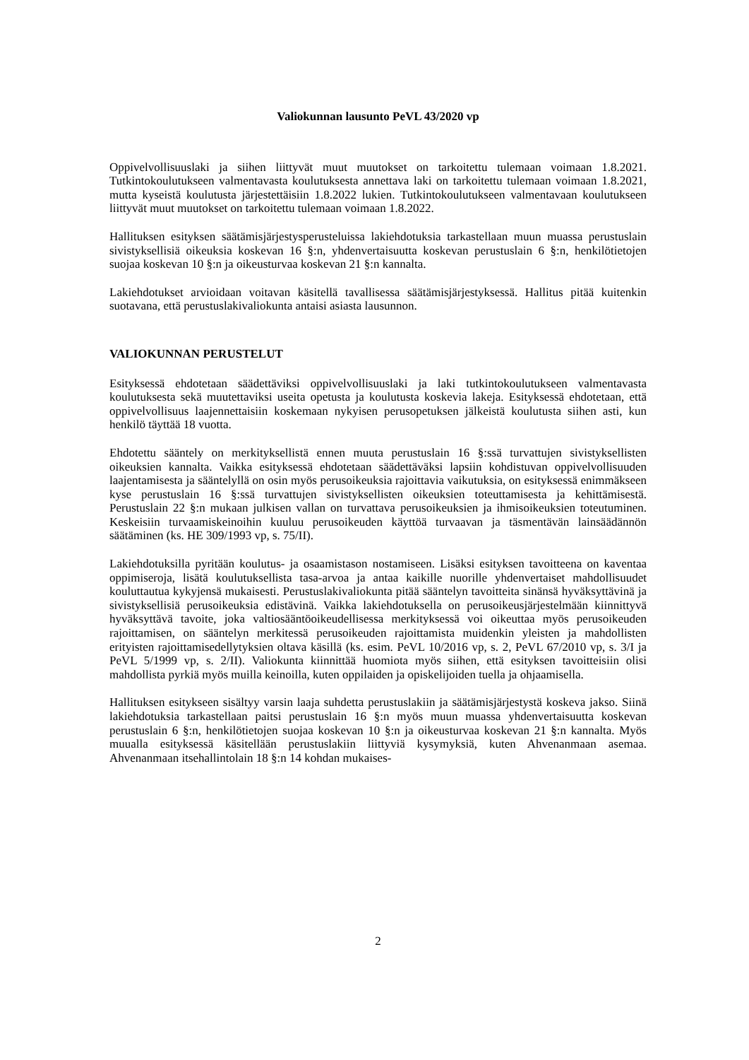Valiokunnan lausunto PeVL 43/2020 vp
Oppivelvollisuuslaki ja siihen liittyvät muut muutokset on tarkoitettu tulemaan voimaan 1.8.2021. Tutkintokoulutukseen valmentavasta koulutuksesta annettava laki on tarkoitettu tulemaan voimaan 1.8.2021, mutta kyseistä koulutusta järjestettäisiin 1.8.2022 lukien. Tutkintokoulutukseen valmentavaan koulutukseen liittyvät muut muutokset on tarkoitettu tulemaan voimaan 1.8.2022.
Hallituksen esityksen säätämisjärjestysperusteluissa lakiehdotuksia tarkastellaan muun muassa perustuslain sivistyksellisiä oikeuksia koskevan 16 §:n, yhdenvertaisuutta koskevan perustuslain 6 §:n, henkilötietojen suojaa koskevan 10 §:n ja oikeusturvaa koskevan 21 §:n kannalta.
Lakiehdotukset arvioidaan voitavan käsitellä tavallisessa säätämisjärjestyksessä. Hallitus pitää kuitenkin suotavana, että perustuslakivaliokunta antaisi asiasta lausunnon.
VALIOKUNNAN PERUSTELUT
Esityksessä ehdotetaan säädettäviksi oppivelvollisuuslaki ja laki tutkintokoulutukseen valmentavasta koulutuksesta sekä muutettaviksi useita opetusta ja koulutusta koskevia lakeja. Esityksessä ehdotetaan, että oppivelvollisuus laajennettaisiin koskemaan nykyisen perusopetuksen jälkeistä koulutusta siihen asti, kun henkilö täyttää 18 vuotta.
Ehdotettu sääntely on merkityksellistä ennen muuta perustuslain 16 §:ssä turvattujen sivistyksellisten oikeuksien kannalta. Vaikka esityksessä ehdotetaan säädettäväksi lapsiin kohdistuvan oppivelvollisuuden laajentamisesta ja sääntelyllä on osin myös perusoikeuksia rajoittavia vaikutuksia, on esityksessä enimmäkseen kyse perustuslain 16 §:ssä turvattujen sivistyksellisten oikeuksien toteuttamisesta ja kehittämisestä. Perustuslain 22 §:n mukaan julkisen vallan on turvattava perusoikeuksien ja ihmisoikeuksien toteutuminen. Keskeisiin turvaamiskeinoihin kuuluu perusoikeuden käyttöä turvaavan ja täsmentävän lainsäädännön säätäminen (ks. HE 309/1993 vp, s. 75/II).
Lakiehdotuksilla pyritään koulutus- ja osaamistason nostamiseen. Lisäksi esityksen tavoitteena on kaventaa oppimiseroja, lisätä koulutuksellista tasa-arvoa ja antaa kaikille nuorille yhdenvertaiset mahdollisuudet kouluttautua kykyjensä mukaisesti. Perustuslakivaliokunta pitää sääntelyn tavoitteita sinänsä hyväksyttävinä ja sivistyksellisiä perusoikeuksia edistävinä. Vaikka lakiehdotuksella on perusoikeusjärjestelmään kiinnittyvä hyväksyttävä tavoite, joka valtiosääntöoikeudellisessa merkityksessä voi oikeuttaa myös perusoikeuden rajoittamisen, on sääntelyn merkitessä perusoikeuden rajoittamista muidenkin yleisten ja mahdollisten erityisten rajoittamisedellytyksien oltava käsillä (ks. esim. PeVL 10/2016 vp, s. 2, PeVL 67/2010 vp, s. 3/I ja PeVL 5/1999 vp, s. 2/II). Valiokunta kiinnittää huomiota myös siihen, että esityksen tavoitteisiin olisi mahdollista pyrkiä myös muilla keinoilla, kuten oppilaiden ja opiskelijoiden tuella ja ohjaamisella.
Hallituksen esitykseen sisältyy varsin laaja suhdetta perustuslakiin ja säätämisjärjestystä koskeva jakso. Siinä lakiehdotuksia tarkastellaan paitsi perustuslain 16 §:n myös muun muassa yhdenvertaisuutta koskevan perustuslain 6 §:n, henkilötietojen suojaa koskevan 10 §:n ja oikeusturvaa koskevan 21 §:n kannalta. Myös muualla esityksessä käsitellään perustuslakiin liittyviä kysymyksiä, kuten Ahvenanmaan asemaa. Ahvenanmaan itsehallintolain 18 §:n 14 kohdan mukaises-
2